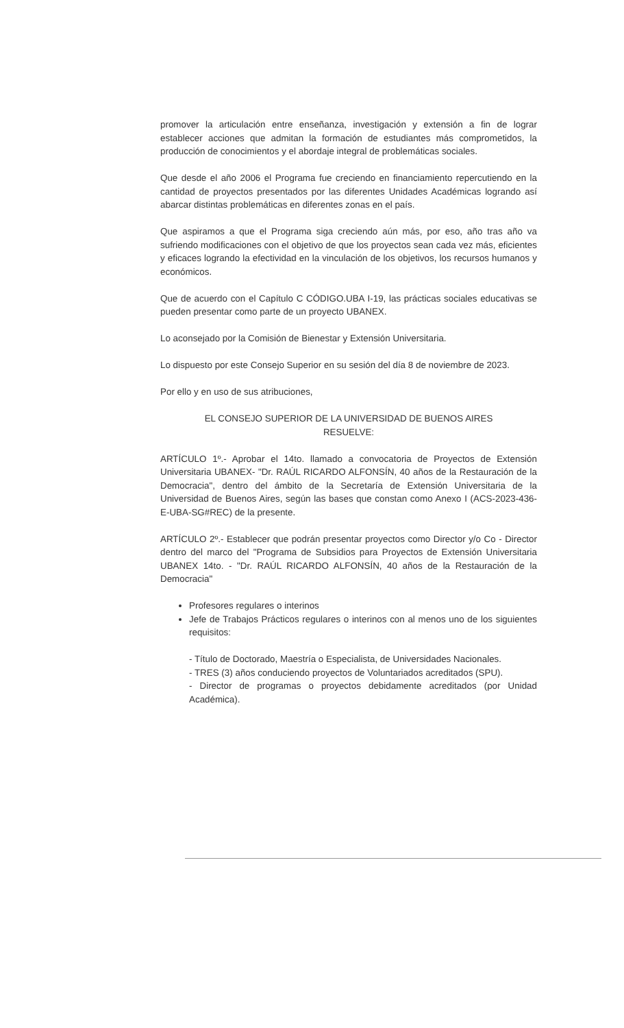promover la articulación entre enseñanza, investigación y extensión a fin de lograr establecer acciones que admitan la formación de estudiantes más comprometidos, la producción de conocimientos y el abordaje integral de problemáticas sociales.
Que desde el año 2006 el Programa fue creciendo en financiamiento repercutiendo en la cantidad de proyectos presentados por las diferentes Unidades Académicas logrando así abarcar distintas problemáticas en diferentes zonas en el país.
Que aspiramos a que el Programa siga creciendo aún más, por eso, año tras año va sufriendo modificaciones con el objetivo de que los proyectos sean cada vez más, eficientes y eficaces logrando la efectividad en la vinculación de los objetivos, los recursos humanos y económicos.
Que de acuerdo con el Capítulo C CÓDIGO.UBA I-19, las prácticas sociales educativas se pueden presentar como parte de un proyecto UBANEX.
Lo aconsejado por la Comisión de Bienestar y Extensión Universitaria.
Lo dispuesto por este Consejo Superior en su sesión del día 8 de noviembre de 2023.
Por ello y en uso de sus atribuciones,
EL CONSEJO SUPERIOR DE LA UNIVERSIDAD DE BUENOS AIRES
RESUELVE:
ARTÍCULO 1º.- Aprobar el 14to. llamado a convocatoria de Proyectos de Extensión Universitaria UBANEX- "Dr. RAÚL RICARDO ALFONSÍN, 40 años de la Restauración de la Democracia", dentro del ámbito de la Secretaría de Extensión Universitaria de la Universidad de Buenos Aires, según las bases que constan como Anexo I (ACS-2023-436-E-UBA-SG#REC) de la presente.
ARTÍCULO 2º.- Establecer que podrán presentar proyectos como Director y/o Co - Director dentro del marco del "Programa de Subsidios para Proyectos de Extensión Universitaria UBANEX 14to. - "Dr. RAÚL RICARDO ALFONSÍN, 40 años de la Restauración de la Democracia"
Profesores regulares o interinos
Jefe de Trabajos Prácticos regulares o interinos con al menos uno de los siguientes requisitos:
- Título de Doctorado, Maestría o Especialista, de Universidades Nacionales.
- TRES (3) años conduciendo proyectos de Voluntariados acreditados (SPU).
- Director de programas o proyectos debidamente acreditados (por Unidad Académica).